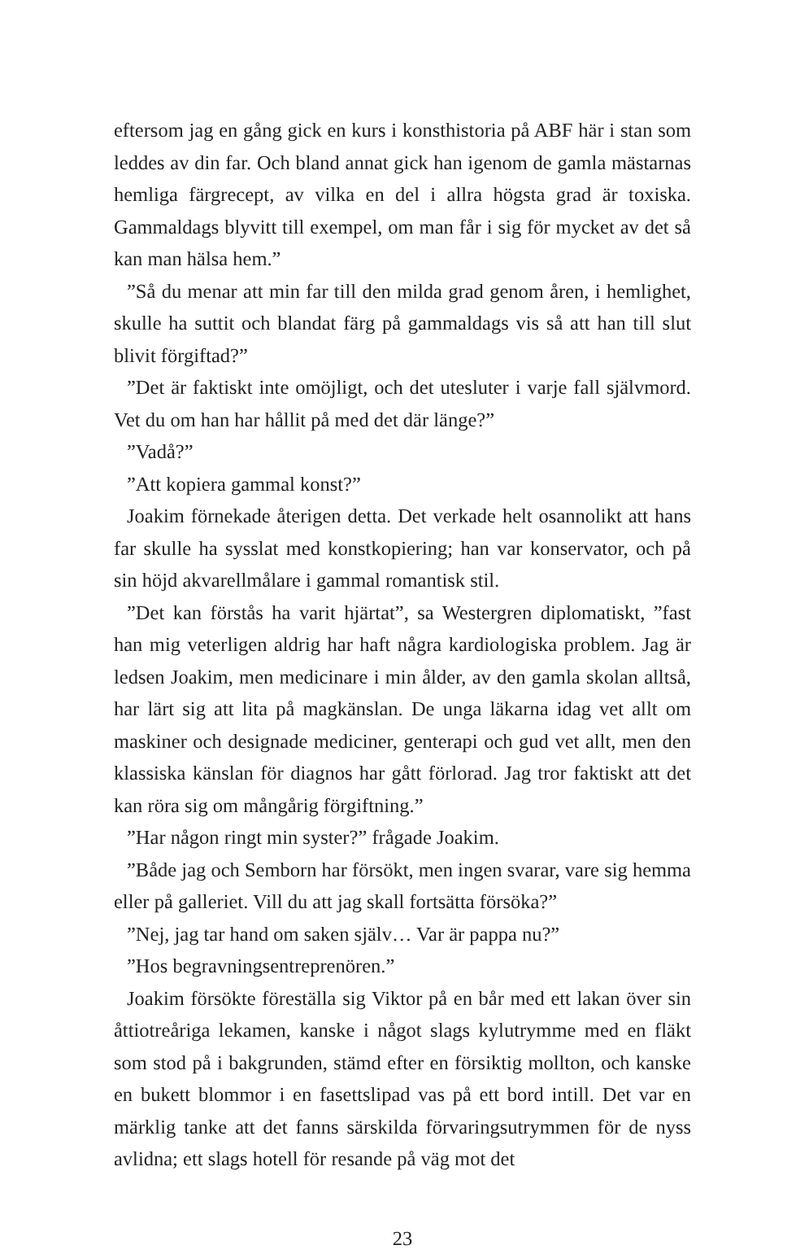eftersom jag en gång gick en kurs i konsthistoria på ABF här i stan som leddes av din far. Och bland annat gick han igenom de gamla mästarnas hemliga färgrecept, av vilka en del i allra högsta grad är toxiska. Gammaldags blyvitt till exempel, om man får i sig för mycket av det så kan man hälsa hem.”
”Så du menar att min far till den milda grad genom åren, i hemlighet, skulle ha suttit och blandat färg på gammaldags vis så att han till slut blivit förgiftad?”
”Det är faktiskt inte omöjligt, och det utesluter i varje fall självmord. Vet du om han har hållit på med det där länge?”
”Vadå?”
”Att kopiera gammal konst?”
Joakim förnekade återigen detta. Det verkade helt osannolikt att hans far skulle ha sysslat med konstkopiering; han var konservator, och på sin höjd akvarellmålare i gammal romantisk stil.
”Det kan förstås ha varit hjärtat”, sa Westergren diplomatiskt, ”fast han mig veterligen aldrig har haft några kardiologiska problem. Jag är ledsen Joakim, men medicinare i min ålder, av den gamla skolan alltså, har lärt sig att lita på magkänslan. De unga läkarna idag vet allt om maskiner och designade mediciner, genterapi och gud vet allt, men den klassiska känslan för diagnos har gått förlorad. Jag tror faktiskt att det kan röra sig om mångårig förgiftning.”
”Har någon ringt min syster?” frågade Joakim.
”Både jag och Semborn har försökt, men ingen svarar, vare sig hemma eller på galleriet. Vill du att jag skall fortsätta försöka?”
”Nej, jag tar hand om saken själv… Var är pappa nu?”
”Hos begravningsentreprenören.”
Joakim försökte föreställa sig Viktor på en bår med ett lakan över sin åttiotreåriga lekamen, kanske i något slags kylutrymme med en fläkt som stod på i bakgrunden, stämd efter en försiktig mollton, och kanske en bukett blommor i en fasettslipad vas på ett bord intill. Det var en märklig tanke att det fanns särskilda förvaringsutrymmen för de nyss avlidna; ett slags hotell för resande på väg mot det
23